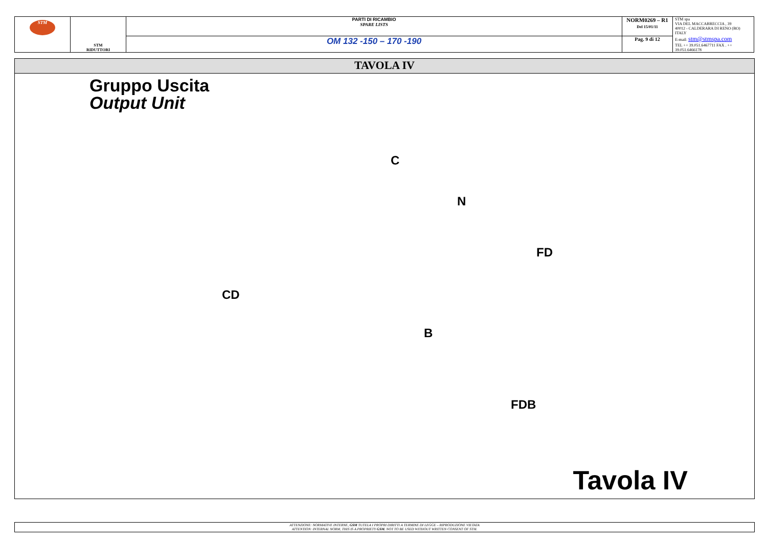| STM | STM RIDUTTORI | PARTI DI RICAMBIO SPARE LISTS | NORM0269 – R1 Del 15/01/11 | STM spa VIA DEL MACCABRECCIA , 39 40012 - CALDERARA DI RENO (BO) ITALY E-mail: stm@stmspa.com TEL ++ 39.051.6467711 FAX . ++ 39.051.6466178 |
| | | OM 132 -150 – 170 -190 | Pag. 9 di 12 | |
TAVOLA IV
Gruppo Uscita
Output Unit
C
N
FD
CD
B
FDB
Tavola IV
ATTENZIONE: NORMATIVE INTERNE, GSM TUTELA I PROPRI DIRITTI A TERMINE DI LEGGE – RIPRODUZIONE VIETATA
ATTENTION: INTERNAL NORM, THIS IS A PROPRIETY GSM. NOT TO BE USED WITHOUT WRITTEN CONSENT OF STM.